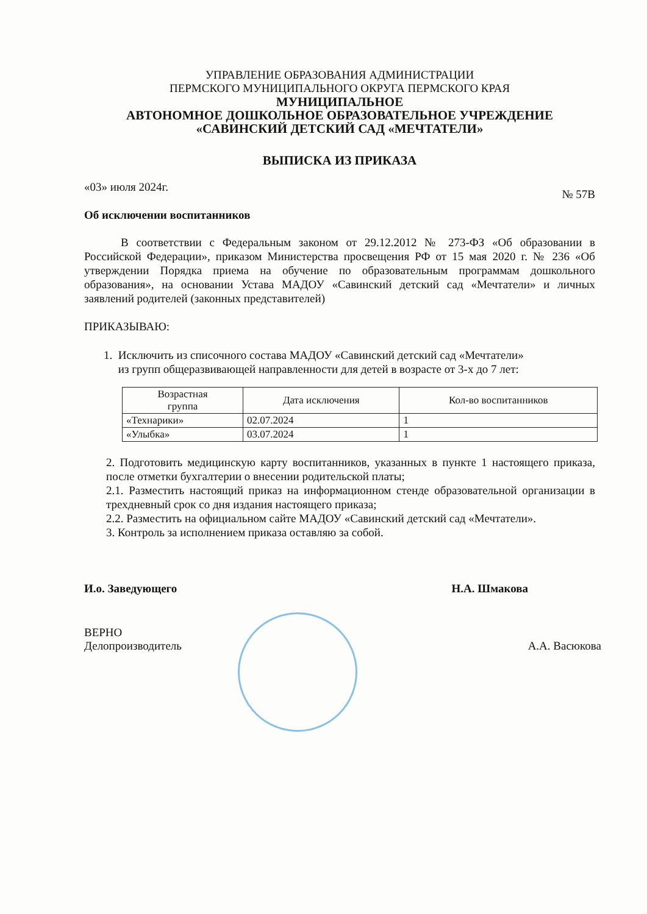УПРАВЛЕНИЕ ОБРАЗОВАНИЯ АДМИНИСТРАЦИИ
ПЕРМСКОГО МУНИЦИПАЛЬНОГО ОКРУГА ПЕРМСКОГО КРАЯ
МУНИЦИПАЛЬНОЕ
АВТОНОМНОЕ ДОШКОЛЬНОЕ ОБРАЗОВАТЕЛЬНОЕ УЧРЕЖДЕНИЕ
«САВИНСКИЙ ДЕТСКИЙ САД «МЕЧТАТЕЛИ»
ВЫПИСКА ИЗ ПРИКАЗА
«03» июля 2024г. № 57В
Об исключении воспитанников
В соответствии с Федеральным законом от 29.12.2012 № 273-ФЗ «Об образовании в Российской Федерации», приказом Министерства просвещения РФ от 15 мая 2020 г. № 236 «Об утверждении Порядка приема на обучение по образовательным программам дошкольного образования», на основании Устава МАДОУ «Савинский детский сад «Мечтатели» и личных заявлений родителей (законных представителей)
ПРИКАЗЫВАЮ:
1. Исключить из списочного состава МАДОУ «Савинский детский сад «Мечтатели»
из групп общеразвивающей направленности для детей в возрасте от 3-х до 7 лет:
| Возрастная группа | Дата исключения | Кол-во воспитанников |
| --- | --- | --- |
| «Технарики» | 02.07.2024 | 1 |
| «Улыбка» | 03.07.2024 | 1 |
2. Подготовить медицинскую карту воспитанников, указанных в пункте 1 настоящего приказа, после отметки бухгалтерии о внесении родительской платы;
2.1. Разместить настоящий приказ на информационном стенде образовательной организации в трехдневный срок со дня издания настоящего приказа;
2.2. Разместить на официальном сайте МАДОУ «Савинский детский сад «Мечтатели».
3. Контроль за исполнением приказа оставляю за собой.
И.о. Заведующего Н.А. Шмакова
ВЕРНО
Делопроизводитель А.А. Васюкова